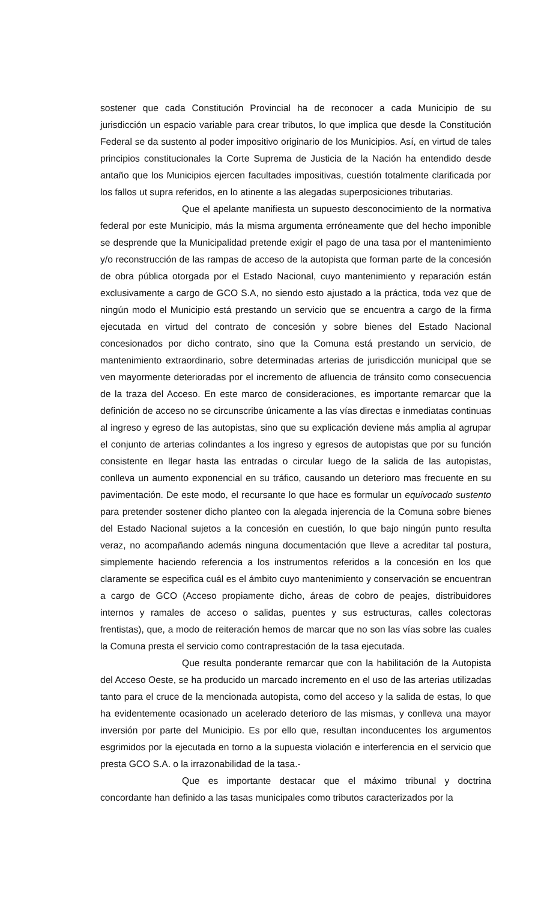sostener que cada Constitución Provincial ha de reconocer a cada Municipio de su jurisdicción un espacio variable para crear tributos, lo que implica que desde la Constitución Federal se da sustento al poder impositivo originario de los Municipios. Así, en virtud de tales principios constitucionales la Corte Suprema de Justicia de la Nación ha entendido desde antaño que los Municipios ejercen facultades impositivas, cuestión totalmente clarificada por los fallos ut supra referidos, en lo atinente a las alegadas superposiciones tributarias.
Que el apelante manifiesta un supuesto desconocimiento de la normativa federal por este Municipio, más la misma argumenta erróneamente que del hecho imponible se desprende que la Municipalidad pretende exigir el pago de una tasa por el mantenimiento y/o reconstrucción de las rampas de acceso de la autopista que forman parte de la concesión de obra pública otorgada por el Estado Nacional, cuyo mantenimiento y reparación están exclusivamente a cargo de GCO S.A, no siendo esto ajustado a la práctica, toda vez que de ningún modo el Municipio está prestando un servicio que se encuentra a cargo de la firma ejecutada en virtud del contrato de concesión y sobre bienes del Estado Nacional concesionados por dicho contrato, sino que la Comuna está prestando un servicio, de mantenimiento extraordinario, sobre determinadas arterias de jurisdicción municipal que se ven mayormente deterioradas por el incremento de afluencia de tránsito como consecuencia de la traza del Acceso. En este marco de consideraciones, es importante remarcar que la definición de acceso no se circunscribe únicamente a las vías directas e inmediatas continuas al ingreso y egreso de las autopistas, sino que su explicación deviene más amplia al agrupar el conjunto de arterias colindantes a los ingreso y egresos de autopistas que por su función consistente en llegar hasta las entradas o circular luego de la salida de las autopistas, conlleva un aumento exponencial en su tráfico, causando un deterioro mas frecuente en su pavimentación. De este modo, el recursante lo que hace es formular un equivocado sustento para pretender sostener dicho planteo con la alegada injerencia de la Comuna sobre bienes del Estado Nacional sujetos a la concesión en cuestión, lo que bajo ningún punto resulta veraz, no acompañando además ninguna documentación que lleve a acreditar tal postura, simplemente haciendo referencia a los instrumentos referidos a la concesión en los que claramente se especifica cuál es el ámbito cuyo mantenimiento y conservación se encuentran a cargo de GCO (Acceso propiamente dicho, áreas de cobro de peajes, distribuidores internos y ramales de acceso o salidas, puentes y sus estructuras, calles colectoras frentistas), que, a modo de reiteración hemos de marcar que no son las vías sobre las cuales la Comuna presta el servicio como contraprestación de la tasa ejecutada.
Que resulta ponderante remarcar que con la habilitación de la Autopista del Acceso Oeste, se ha producido un marcado incremento en el uso de las arterias utilizadas tanto para el cruce de la mencionada autopista, como del acceso y la salida de estas, lo que ha evidentemente ocasionado un acelerado deterioro de las mismas, y conlleva una mayor inversión por parte del Municipio. Es por ello que, resultan inconducentes los argumentos esgrimidos por la ejecutada en torno a la supuesta violación e interferencia en el servicio que presta GCO S.A. o la irrazonabilidad de la tasa.-
Que es importante destacar que el máximo tribunal y doctrina concordante han definido a las tasas municipales como tributos caracterizados por la